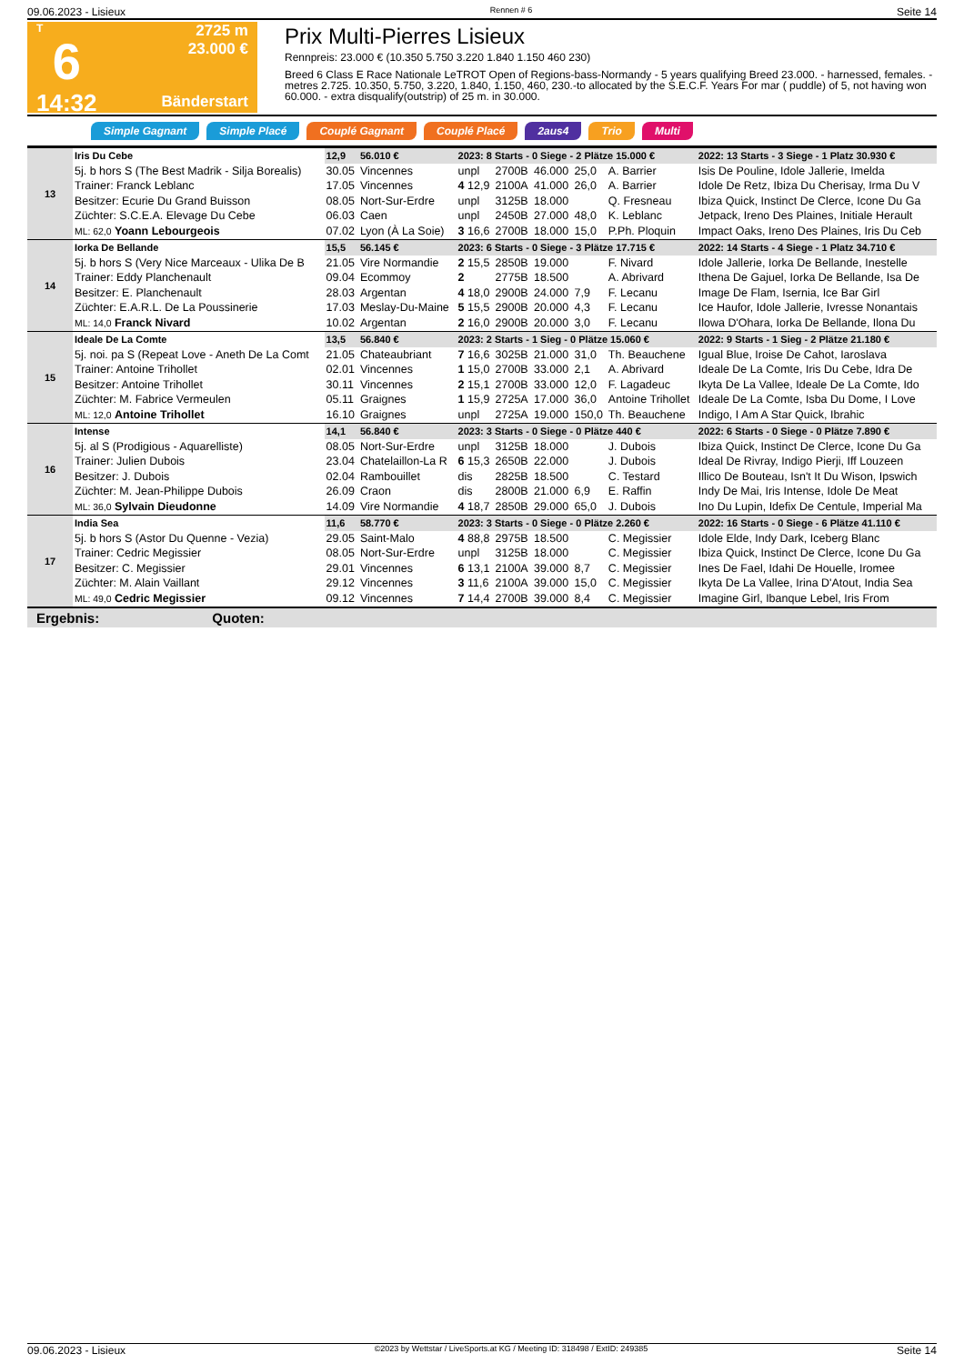09.06.2023 - Lisieux Rennen # 6 Seite 14
T
6
14:32
2725 m
23.000 €
Bänderstart
Prix Multi-Pierres Lisieux
Rennpreis: 23.000 € (10.350 5.750 3.220 1.840 1.150 460 230)
Breed 6 Class E Race Nationale LeTROT Open of Regions-bass-Normandy - 5 years qualifying Breed 23.000. - harnessed, females. - metres 2.725. 10.350, 5.750, 3.220, 1.840, 1.150, 460, 230.-to allocated by the S.E.C.F. Years For mar ( puddle) of 5, not having won 60.000. - extra disqualify(outstrip) of 25 m. in 30.000.
Simple Gagnant Simple Placé Couplé Gagnant Couplé Placé 2aus4 Trio Multi
| 13 | Iris Du Cebe | 12,9 | 56.010 € | 2023: 8 Starts - 0 Siege - 2 Plätze 15.000 € | | | | | 2022: 13 Starts - 3 Siege - 1 Platz 30.930 € |
| | 5j. b hors S (The Best Madrik - Silja Borealis) | 30.05 | Vincennes | unpl | 2700B | 46.000 | 25,0 | A. Barrier | Isis De Pouline, Idole Jallerie, Imelda |
| | Trainer: Franck Leblanc | 17.05 | Vincennes | 4 12,9 | 2100A | 41.000 | 26,0 | A. Barrier | Idole De Retz, Ibiza Du Cherisay, Irma Du V |
| | Besitzer: Ecurie Du Grand Buisson | 08.05 | Nort-Sur-Erdre | unpl | 3125B | 18.000 | | Q. Fresneau | Ibiza Quick, Instinct De Clerce, Icone Du Ga |
| | Züchter: S.C.E.A. Elevage Du Cebe | 06.03 | Caen | unpl | 2450B | 27.000 | 48,0 | K. Leblanc | Jetpack, Ireno Des Plaines, Initiale Herault |
| | ML: 62,0 Yoann Lebourgeois | 07.02 | Lyon (À La Soie) | 3 16,6 | 2700B | 18.000 | 15,0 | P.Ph. Ploquin | Impact Oaks, Ireno Des Plaines, Iris Du Ceb |
| 14 | Iorka De Bellande | 15,5 | 56.145 € | 2023: 6 Starts - 0 Siege - 3 Plätze 17.715 € | | | | | 2022: 14 Starts - 4 Siege - 1 Platz 34.710 € |
| | 5j. b hors S (Very Nice Marceaux - Ulika De B | 21.05 | Vire Normandie | 2 15,5 | 2850B | 19.000 | | F. Nivard | Idole Jallerie, Iorka De Bellande, Inestelle |
| | Trainer: Eddy Planchenault | 09.04 | Ecommoy | 2 | 2775B | 18.500 | | A. Abrivard | Ithena De Gajuel, Iorka De Bellande, Isa De |
| | Besitzer: E. Planchenault | 28.03 | Argentan | 4 18,0 | 2900B | 24.000 | 7,9 | F. Lecanu | Image De Flam, Isernia, Ice Bar Girl |
| | Züchter: E.A.R.L. De La Poussinerie | 17.03 | Meslay-Du-Maine | 5 15,5 | 2900B | 20.000 | 4,3 | F. Lecanu | Ice Haufor, Idole Jallerie, Ivresse Nonantais |
| | ML: 14,0 Franck Nivard | 10.02 | Argentan | 2 16,0 | 2900B | 20.000 | 3,0 | F. Lecanu | Ilowa D'Ohara, Iorka De Bellande, Ilona Du |
| 15 | Ideale De La Comte | 13,5 | 56.840 € | 2023: 2 Starts - 1 Sieg - 0 Plätze 15.060 € | | | | | 2022: 9 Starts - 1 Sieg - 2 Plätze 21.180 € |
| | 5j. noi. pa S (Repeat Love - Aneth De La Comt | 21.05 | Chateaubriant | 7 16,6 | 3025B | 21.000 | 31,0 | Th. Beauchene | Igual Blue, Iroise De Cahot, Iaroslava |
| | Trainer: Antoine Trihollet | 02.01 | Vincennes | 1 15,0 | 2700B | 33.000 | 2,1 | A. Abrivard | Ideale De La Comte, Iris Du Cebe, Idra De |
| | Besitzer: Antoine Trihollet | 30.11 | Vincennes | 2 15,1 | 2700B | 33.000 | 12,0 | F. Lagadeuc | Ikyta De La Vallee, Ideale De La Comte, Ido |
| | Züchter: M. Fabrice Vermeulen | 05.11 | Graignes | 1 15,9 | 2725A | 17.000 | 36,0 | Antoine Trihollet | Ideale De La Comte, Isba Du Dome, I Love |
| | ML: 12,0 Antoine Trihollet | 16.10 | Graignes | unpl | 2725A | 19.000 | 150,0 | Th. Beauchene | Indigo, I Am A Star Quick, Ibrahic |
| 16 | Intense | 14,1 | 56.840 € | 2023: 3 Starts - 0 Siege - 0 Plätze 440 € | | | | | 2022: 6 Starts - 0 Siege - 0 Plätze 7.890 € |
| | 5j. al S (Prodigious - Aquarelliste) | 08.05 | Nort-Sur-Erdre | unpl | 3125B | 18.000 | | J. Dubois | Ibiza Quick, Instinct De Clerce, Icone Du Ga |
| | Trainer: Julien Dubois | 23.04 | Chatelaillon-La R | 6 15,3 | 2650B | 22.000 | | J. Dubois | Ideal De Rivray, Indigo Pierji, Iff Louzeen |
| | Besitzer: J. Dubois | 02.04 | Rambouillet | dis | 2825B | 18.500 | | C. Testard | Illico De Bouteau, Isn't It Du Wison, Ipswich |
| | Züchter: M. Jean-Philippe Dubois | 26.09 | Craon | dis | 2800B | 21.000 | 6,9 | E. Raffin | Indy De Mai, Iris Intense, Idole De Meat |
| | ML: 36,0 Sylvain Dieudonne | 14.09 | Vire Normandie | 4 18,7 | 2850B | 29.000 | 65,0 | J. Dubois | Ino Du Lupin, Idefix De Centule, Imperial Ma |
| 17 | India Sea | 11,6 | 58.770 € | 2023: 3 Starts - 0 Siege - 0 Plätze 2.260 € | | | | | 2022: 16 Starts - 0 Siege - 6 Plätze 41.110 € |
| | 5j. b hors S (Astor Du Quenne - Vezia) | 29.05 | Saint-Malo | 4 88,8 | 2975B | 18.500 | | C. Megissier | Idole Elde, Indy Dark, Iceberg Blanc |
| | Trainer: Cedric Megissier | 08.05 | Nort-Sur-Erdre | unpl | 3125B | 18.000 | | C. Megissier | Ibiza Quick, Instinct De Clerce, Icone Du Ga |
| | Besitzer: C. Megissier | 29.01 | Vincennes | 6 13,1 | 2100A | 39.000 | 8,7 | C. Megissier | Ines De Fael, Idahi De Houelle, Iromee |
| | Züchter: M. Alain Vaillant | 29.12 | Vincennes | 3 11,6 | 2100A | 39.000 | 15,0 | C. Megissier | Ikyta De La Vallee, Irina D'Atout, India Sea |
| | ML: 49,0 Cedric Megissier | 09.12 | Vincennes | 7 14,4 | 2700B | 39.000 | 8,4 | C. Megissier | Imagine Girl, Ibanque Lebel, Iris From |
Ergebnis: Quoten:
09.06.2023 - Lisieux ©2023 by Wettstar / LiveSports.at KG / Meeting ID: 318498 / ExtID: 249385 Seite 14